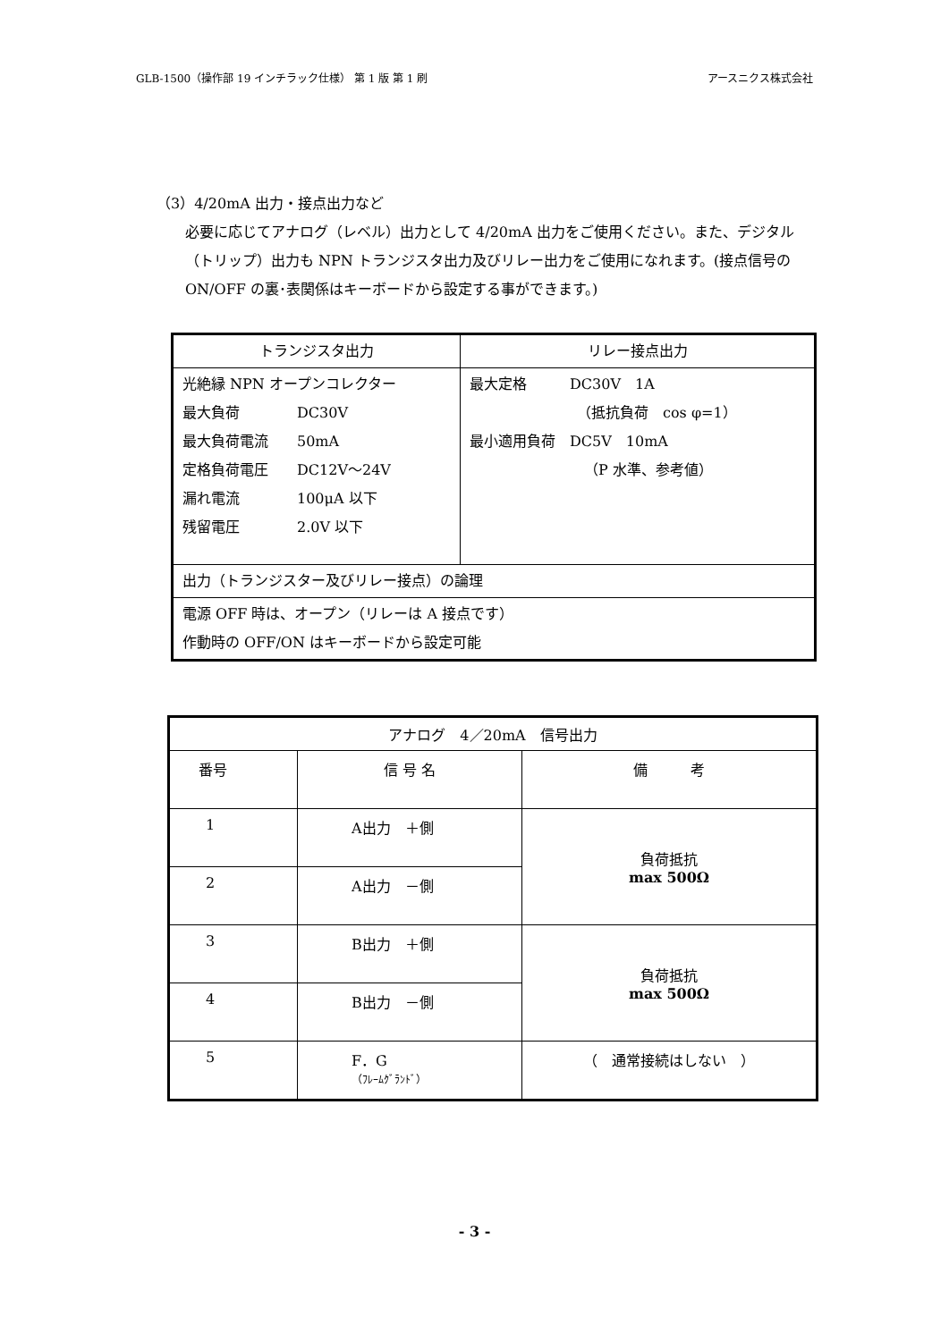GLB-1500（操作部 19 インチラック仕様） 第 1 版 第 1 刷 アースニクス株式会社
（3）4/20mA 出力・接点出力など
必要に応じてアナログ（レベル）出力として 4/20mA 出力をご使用ください。また、デジタル（トリップ）出力も NPN トランジスタ出力及びリレー出力をご使用になれます。(接点信号の ON/OFF の裏･表関係はキーボードから設定する事ができます。)
| トランジスタ出力 | リレー接点出力 |
| 光絶縁 NPN オープンコレクター 最大負荷 DC30V 最大負荷電流 50mA 定格負荷電圧 DC12V～24V 漏れ電流 100μA 以下 残留電圧 2.0V 以下 | 最大定格 DC30V 1A （抵抗負荷 cos φ=1） 最小適用負荷 DC5V 10mA （P 水準、参考値） |
| 出力（トランジスター及びリレー接点）の論理 | |
| 電源 OFF 時は、オープン（リレーは A 接点です） 作動時の OFF/ON はキーボードから設定可能 | |
| アナログ 4／20mA 信号出力 | | |
| 番号 | 信 号 名 | 備 考 |
| 1 | A出力 ＋側 | 負荷抵抗 max 500Ω |
| 2 | A出力 －側 | |
| 3 | B出力 ＋側 | 負荷抵抗 max 500Ω |
| 4 | B出力 －側 | |
| 5 | F．G （ﾌﾚｰﾑｸﾞﾗﾝﾄﾞ） | （ 通常接続はしない ） |
- 3 -